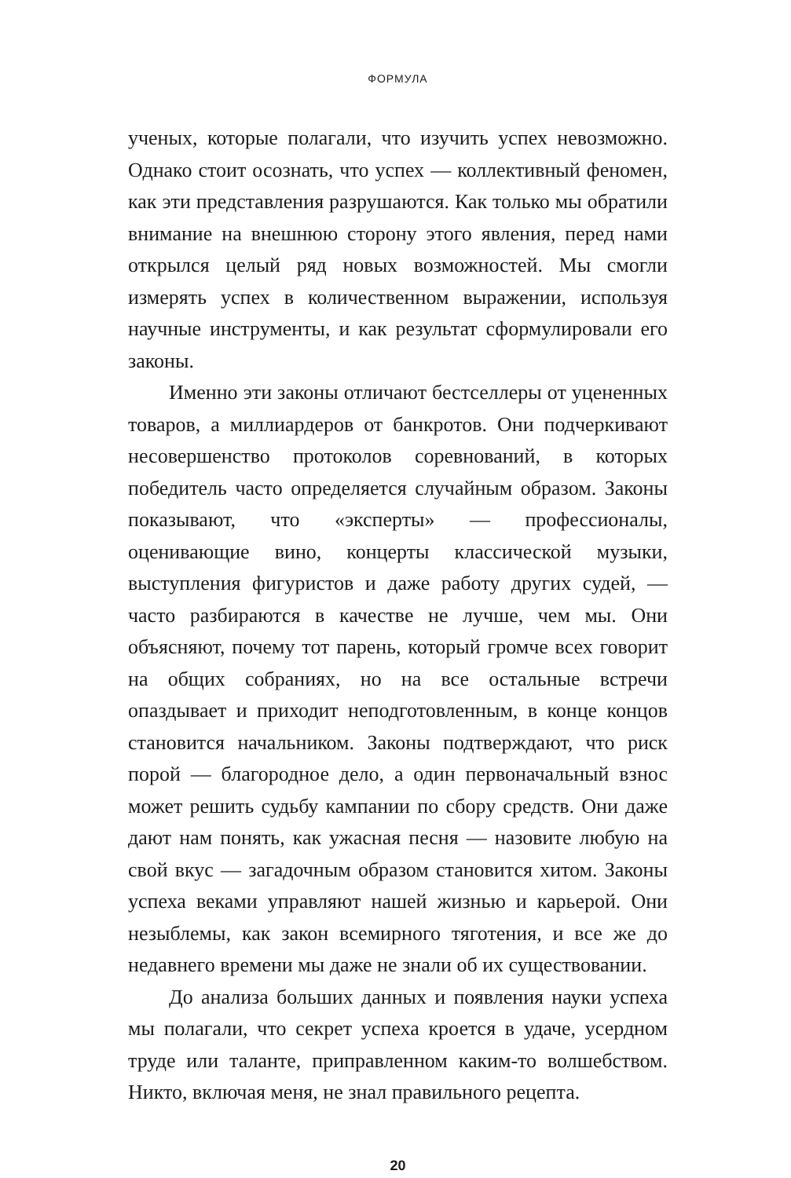ФОРМУЛА
ученых, которые полагали, что изучить успех невозможно. Однако стоит осознать, что успех — коллективный феномен, как эти представления разрушаются. Как только мы обратили внимание на внешнюю сторону этого явления, перед нами открылся целый ряд новых возможностей. Мы смогли измерять успех в количественном выражении, используя научные инструменты, и как результат сформулировали его законы.
Именно эти законы отличают бестселлеры от уцененных товаров, а миллиардеров от банкротов. Они подчеркивают несовершенство протоколов соревнований, в которых победитель часто определяется случайным образом. Законы показывают, что «эксперты» — профессионалы, оценивающие вино, концерты классической музыки, выступления фигуристов и даже работу других судей, — часто разбираются в качестве не лучше, чем мы. Они объясняют, почему тот парень, который громче всех говорит на общих собраниях, но на все остальные встречи опаздывает и приходит неподготовленным, в конце концов становится начальником. Законы подтверждают, что риск порой — благородное дело, а один первоначальный взнос может решить судьбу кампании по сбору средств. Они даже дают нам понять, как ужасная песня — назовите любую на свой вкус — загадочным образом становится хитом. Законы успеха веками управляют нашей жизнью и карьерой. Они незыблемы, как закон всемирного тяготения, и все же до недавнего времени мы даже не знали об их существовании.
До анализа больших данных и появления науки успеха мы полагали, что секрет успеха кроется в удаче, усердном труде или таланте, приправленном каким-то волшебством. Никто, включая меня, не знал правильного рецепта.
20